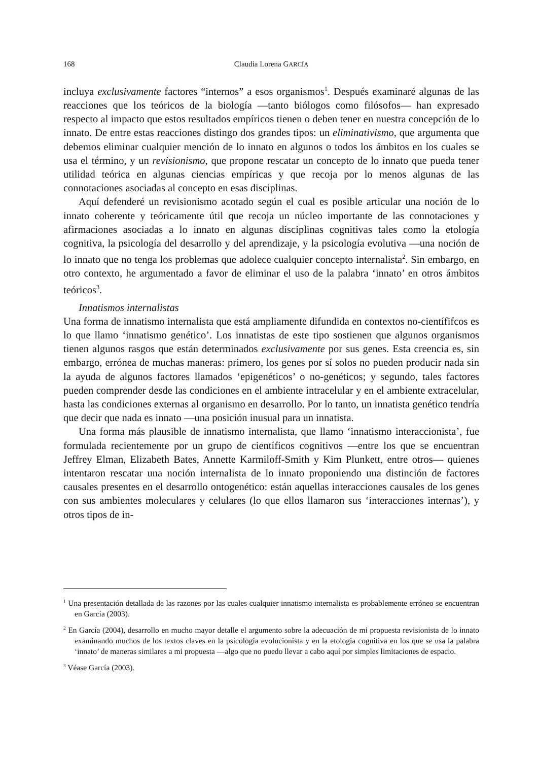168 Claudia Lorena GARCÍA
incluya exclusivamente factores “internos” a esos organismos<sup>1</sup>. Después examinaré algunas de las reacciones que los teóricos de la biología —tanto biólogos como filósofos— han expresado respecto al impacto que estos resultados empíricos tienen o deben tener en nuestra concepción de lo innato. De entre estas reacciones distingo dos grandes tipos: un eliminativismo, que argumenta que debemos eliminar cualquier mención de lo innato en algunos o todos los ámbitos en los cuales se usa el término, y un revisionismo, que propone rescatar un concepto de lo innato que pueda tener utilidad teórica en algunas ciencias empíricas y que recoja por lo menos algunas de las connotaciones asociadas al concepto en esas disciplinas.
Aquí defenderé un revisionismo acotado según el cual es posible articular una noción de lo innato coherente y teóricamente útil que recoja un núcleo importante de las connotaciones y afirmaciones asociadas a lo innato en algunas disciplinas cognitivas tales como la etología cognitiva, la psicología del desarrollo y del aprendizaje, y la psicología evolutiva —una noción de lo innato que no tenga los problemas que adolece cualquier concepto internalista<sup>2</sup>. Sin embargo, en otro contexto, he argumentado a favor de eliminar el uso de la palabra ‘innato’ en otros ámbitos teóricos<sup>3</sup>.
Innatismos internalistas
Una forma de innatismo internalista que está ampliamente difundida en contextos no-científifcos es lo que llamo ‘innatismo genético’. Los innatistas de este tipo sostienen que algunos organismos tienen algunos rasgos que están determinados exclusivamente por sus genes. Esta creencia es, sin embargo, errónea de muchas maneras: primero, los genes por sí solos no pueden producir nada sin la ayuda de algunos factores llamados ‘epigenéticos’ o no-genéticos; y segundo, tales factores pueden comprender desde las condiciones en el ambiente intracelular y en el ambiente extracelular, hasta las condiciones externas al organismo en desarrollo. Por lo tanto, un innatista genético tendría que decir que nada es innato —una posición inusual para un innatista.
Una forma más plausible de innatismo internalista, que llamo ‘innatismo interaccionista’, fue formulada recientemente por un grupo de científicos cognitivos —entre los que se encuentran Jeffrey Elman, Elizabeth Bates, Annette Karmiloff-Smith y Kim Plunkett, entre otros— quienes intentaron rescatar una noción internalista de lo innato proponiendo una distinción de factores causales presentes en el desarrollo ontogenético: están aquellas interacciones causales de los genes con sus ambientes moleculares y celulares (lo que ellos llamaron sus ‘interacciones internas’), y otros tipos de in-
<sup>1</sup> Una presentación detallada de las razones por las cuales cualquier innatismo internalista es probablemente erróneo se encuentran en García (2003).
<sup>2</sup> En García (2004), desarrollo en mucho mayor detalle el argumento sobre la adecuación de mi propuesta revisionista de lo innato examinando muchos de los textos claves en la psicología evolucionista y en la etología cognitiva en los que se usa la palabra ‘innato’ de maneras similares a mi propuesta —algo que no puedo llevar a cabo aquí por simples limitaciones de espacio.
<sup>3</sup> Véase García (2003).